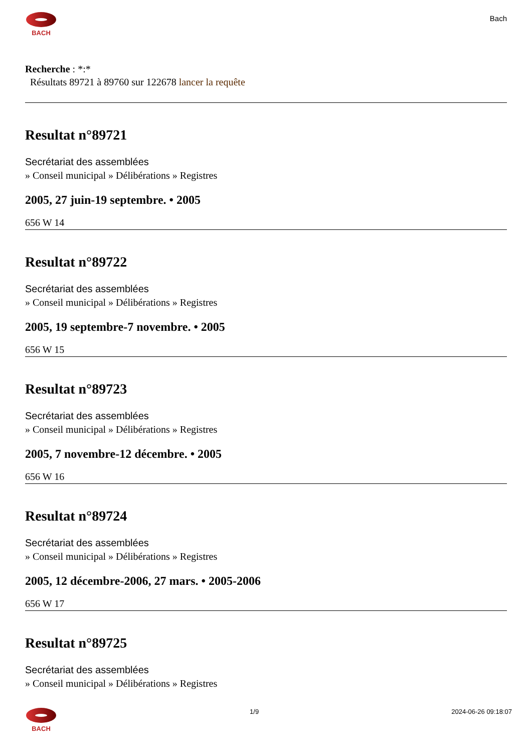BACH
Bach
Recherche : *:*
Résultats 89721 à 89760 sur 122678 lancer la requête
Resultat n°89721
Secrétariat des assemblées
» Conseil municipal » Délibérations » Registres
2005, 27 juin-19 septembre. • 2005
656 W 14
Resultat n°89722
Secrétariat des assemblées
» Conseil municipal » Délibérations » Registres
2005, 19 septembre-7 novembre. • 2005
656 W 15
Resultat n°89723
Secrétariat des assemblées
» Conseil municipal » Délibérations » Registres
2005, 7 novembre-12 décembre. • 2005
656 W 16
Resultat n°89724
Secrétariat des assemblées
» Conseil municipal » Délibérations » Registres
2005, 12 décembre-2006, 27 mars. • 2005-2006
656 W 17
Resultat n°89725
Secrétariat des assemblées
» Conseil municipal » Délibérations » Registres
BACH 1/9 2024-06-26 09:18:07